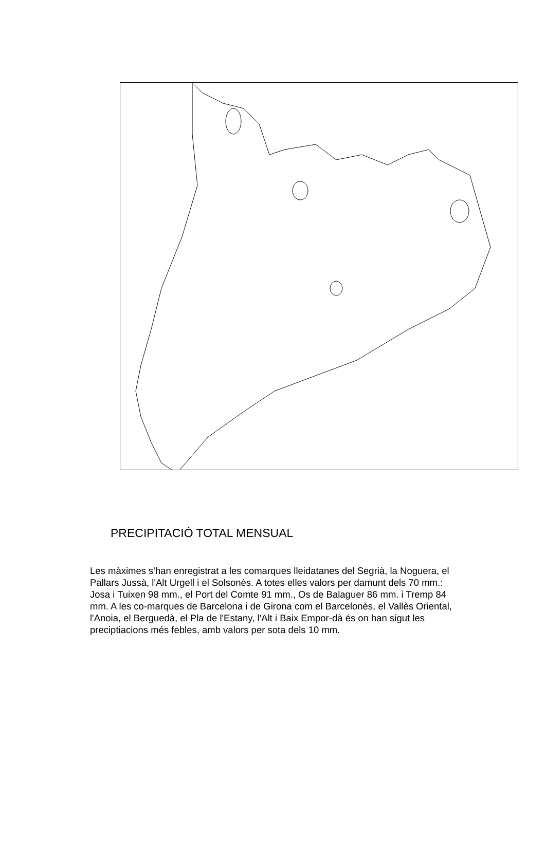PRECIPITACIÓ TOTAL MENSUAL
Les màximes s'han enregistrat a les comarques lleidatanes del Segrià, la Noguera, el Pallars Jussà, l'Alt Urgell i el Solsonès. A totes elles valors per damunt dels 70 mm.: Josa i Tuixen 98 mm., el Port del Comte 91 mm., Os de Balaguer 86 mm. i Tremp 84 mm. A les co-marques de Barcelona i de Girona com el Barcelonès, el Vallès Oriental, l'Anoia, el Berguedà, el Pla de l'Estany, l'Alt i Baix Empor-dà és on han sigut les preciptiacions més febles, amb valors per sota dels 10 mm.